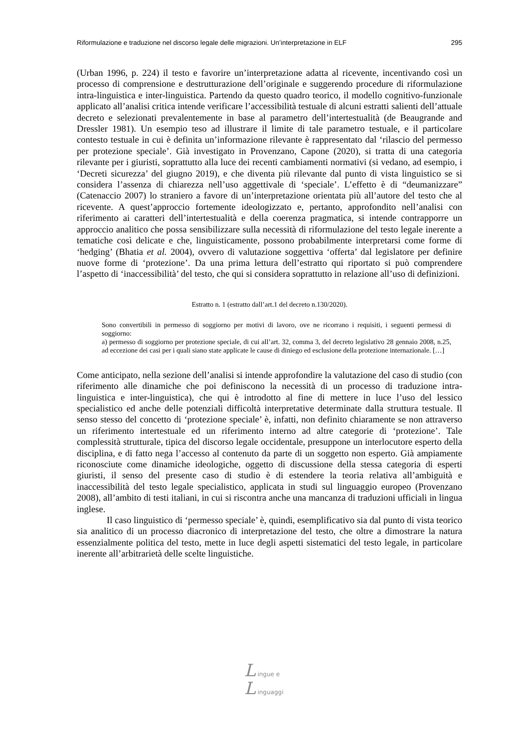Riformulazione e traduzione nel discorso legale delle migrazioni. Un’interpretazione in ELF 295
(Urban 1996, p. 224) il testo e favorire un’interpretazione adatta al ricevente, incentivando così un processo di comprensione e destrutturazione dell’originale e suggerendo procedure di riformulazione intra-linguistica e inter-linguistica. Partendo da questo quadro teorico, il modello cognitivo-funzionale applicato all’analisi critica intende verificare l’accessibilità testuale di alcuni estratti salienti dell’attuale decreto e selezionati prevalentemente in base al parametro dell’intertestualità (de Beaugrande and Dressler 1981). Un esempio teso ad illustrare il limite di tale parametro testuale, e il particolare contesto testuale in cui è definita un’informazione rilevante è rappresentato dal ‘rilascio del permesso per protezione speciale’. Già investigato in Provenzano, Capone (2020), si tratta di una categoria rilevante per i giuristi, soprattutto alla luce dei recenti cambiamenti normativi (si vedano, ad esempio, i ‘Decreti sicurezza’ del giugno 2019), e che diventa più rilevante dal punto di vista linguistico se si considera l’assenza di chiarezza nell’uso aggettivale di ‘speciale’. L’effetto è di “deumanizzare” (Catenaccio 2007) lo straniero a favore di un’interpretazione orientata più all’autore del testo che al ricevente. A quest’approccio fortemente ideologizzato e, pertanto, approfondito nell’analisi con riferimento ai caratteri dell’intertestualità e della coerenza pragmatica, si intende contrapporre un approccio analitico che possa sensibilizzare sulla necessità di riformulazione del testo legale inerente a tematiche così delicate e che, linguisticamente, possono probabilmente interpretarsi come forme di ‘hedging’ (Bhatia et al. 2004), ovvero di valutazione soggettiva ‘offerta’ dal legislatore per definire nuove forme di ‘protezione’. Da una prima lettura dell’estratto qui riportato si può comprendere l’aspetto di ‘inaccessibilità’ del testo, che qui si considera soprattutto in relazione all’uso di definizioni.
Estratto n. 1 (estratto dall’art.1 del decreto n.130/2020).
Sono convertibili in permesso di soggiorno per motivi di lavoro, ove ne ricorrano i requisiti, i seguenti permessi di soggiorno:
a) permesso di soggiorno per protezione speciale, di cui all’art. 32, comma 3, del decreto legislativo 28 gennaio 2008, n.25, ad eccezione dei casi per i quali siano state applicate le cause di diniego ed esclusione della protezione internazionale. […]
Come anticipato, nella sezione dell’analisi si intende approfondire la valutazione del caso di studio (con riferimento alle dinamiche che poi definiscono la necessità di un processo di traduzione intra-linguistica e inter-linguistica), che qui è introdotto al fine di mettere in luce l’uso del lessico specialistico ed anche delle potenziali difficoltà interpretative determinate dalla struttura testuale. Il senso stesso del concetto di ‘protezione speciale’ è, infatti, non definito chiaramente se non attraverso un riferimento intertestuale ed un riferimento interno ad altre categorie di ‘protezione’. Tale complessità strutturale, tipica del discorso legale occidentale, presuppone un interlocutore esperto della disciplina, e di fatto nega l’accesso al contenuto da parte di un soggetto non esperto. Già ampiamente riconosciute come dinamiche ideologiche, oggetto di discussione della stessa categoria di esperti giuristi, il senso del presente caso di studio è di estendere la teoria relativa all’ambiguità e inaccessibilità del testo legale specialistico, applicata in studi sul linguaggio europeo (Provenzano 2008), all’ambito di testi italiani, in cui si riscontra anche una mancanza di traduzioni ufficiali in lingua inglese.
Il caso linguistico di ‘permesso speciale’ è, quindi, esemplificativo sia dal punto di vista teorico sia analitico di un processo diacronico di interpretazione del testo, che oltre a dimostrare la natura essenzialmente politica del testo, mette in luce degli aspetti sistematici del testo legale, in particolare inerente all’arbitrarietà delle scelte linguistiche.
L ingue e
L inguaggi